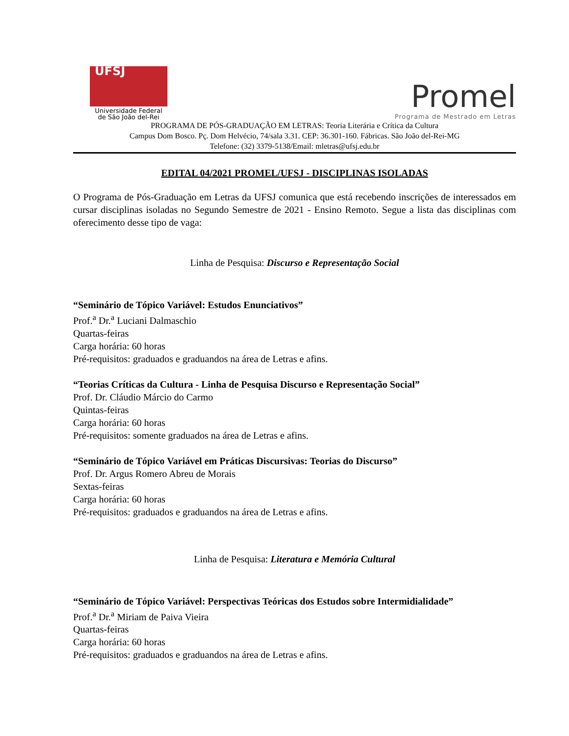UFSJ
Universidade Federal
de São João del-Rei
Promel
Programa de Mestrado em Letras
PROGRAMA DE PÓS-GRADUAÇÃO EM LETRAS: Teoria Literária e Crítica da Cultura
Campus Dom Bosco. Pç. Dom Helvécio, 74/sala 3.31. CEP: 36.301-160. Fábricas. São João del-Rei-MG
Telefone: (32) 3379-5138/Email: mletras@ufsj.edu.br
EDITAL 04/2021 PROMEL/UFSJ - DISCIPLINAS ISOLADAS
O Programa de Pós-Graduação em Letras da UFSJ comunica que está recebendo inscrições de interessados em cursar disciplinas isoladas no Segundo Semestre de 2021 - Ensino Remoto. Segue a lista das disciplinas com oferecimento desse tipo de vaga:
Linha de Pesquisa: Discurso e Representação Social
“Seminário de Tópico Variável: Estudos Enunciativos”
Prof.<sup>a</sup> Dr.<sup>a</sup> Luciani Dalmaschio
Quartas-feiras
Carga horária: 60 horas
Pré-requisitos: graduados e graduandos na área de Letras e afins.
“Teorias Críticas da Cultura - Linha de Pesquisa Discurso e Representação Social”
Prof. Dr. Cláudio Márcio do Carmo
Quintas-feiras
Carga horária: 60 horas
Pré-requisitos: somente graduados na área de Letras e afins.
“Seminário de Tópico Variável em Práticas Discursivas: Teorias do Discurso”
Prof. Dr. Argus Romero Abreu de Morais
Sextas-feiras
Carga horária: 60 horas
Pré-requisitos: graduados e graduandos na área de Letras e afins.
Linha de Pesquisa: Literatura e Memória Cultural
“Seminário de Tópico Variável: Perspectivas Teóricas dos Estudos sobre Intermidialidade”
Prof.<sup>a</sup> Dr.<sup>a</sup> Miriam de Paiva Vieira
Quartas-feiras
Carga horária: 60 horas
Pré-requisitos: graduados e graduandos na área de Letras e afins.